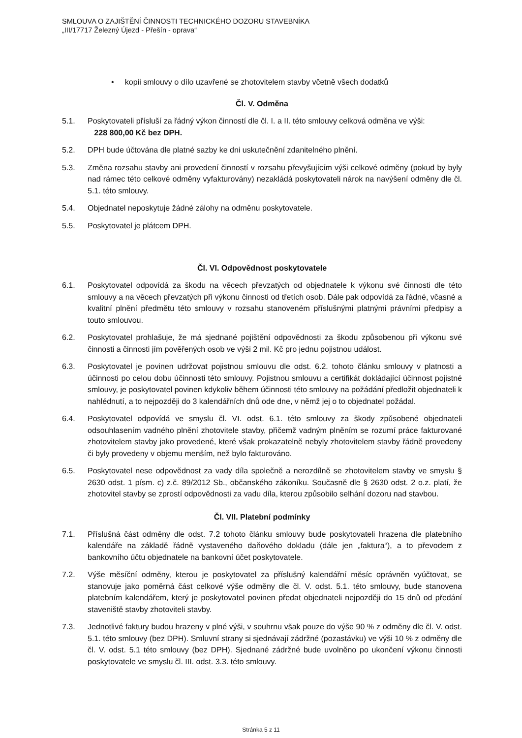SMLOUVA O ZAJIŠTĚNÍ ČINNOSTI TECHNICKÉHO DOZORU STAVEBNÍKA
„III/17717 Železný Újezd - Přešín - oprava“
• kopii smlouvy o dílo uzavřené se zhotovitelem stavby včetně všech dodatků
Čl. V. Odměna
5.1. Poskytovateli přísluší za řádný výkon činností dle čl. I. a II. této smlouvy celková odměna ve výši:
228 800,00 Kč bez DPH.
5.2. DPH bude účtována dle platné sazby ke dni uskutečnění zdanitelného plnění.
5.3. Změna rozsahu stavby ani provedení činností v rozsahu převyšujícím výši celkové odměny (pokud by byly nad rámec této celkové odměny vyfakturovány) nezakládá poskytovateli nárok na navýšení odměny dle čl. 5.1. této smlouvy.
5.4. Objednatel neposkytuje žádné zálohy na odměnu poskytovatele.
5.5. Poskytovatel je plátcem DPH.
Čl. VI. Odpovědnost poskytovatele
6.1. Poskytovatel odpovídá za škodu na věcech převzatých od objednatele k výkonu své činnosti dle této smlouvy a na věcech převzatých při výkonu činnosti od třetích osob. Dále pak odpovídá za řádné, včasné a kvalitní plnění předmětu této smlouvy v rozsahu stanoveném příslušnými platnými právními předpisy a touto smlouvou.
6.2. Poskytovatel prohlašuje, že má sjednané pojištění odpovědnosti za škodu způsobenou při výkonu své činnosti a činnosti jím pověřených osob ve výši 2 mil. Kč pro jednu pojistnou událost.
6.3. Poskytovatel je povinen udržovat pojistnou smlouvu dle odst. 6.2. tohoto článku smlouvy v platnosti a účinnosti po celou dobu účinnosti této smlouvy. Pojistnou smlouvu a certifikát dokládající účinnost pojistné smlouvy, je poskytovatel povinen kdykoliv během účinnosti této smlouvy na požádání předložit objednateli k nahlédnutí, a to nejpozději do 3 kalendářních dnů ode dne, v němž jej o to objednatel požádal.
6.4. Poskytovatel odpovídá ve smyslu čl. VI. odst. 6.1. této smlouvy za škody způsobené objednateli odsouhlasením vadného plnění zhotovitele stavby, přičemž vadným plněním se rozumí práce fakturované zhotovitelem stavby jako provedené, které však prokazatelně nebyly zhotovitelem stavby řádně provedeny či byly provedeny v objemu menším, než bylo fakturováno.
6.5. Poskytovatel nese odpovědnost za vady díla společně a nerozdílně se zhotovitelem stavby ve smyslu § 2630 odst. 1 písm. c) z.č. 89/2012 Sb., občanského zákoníku. Současně dle § 2630 odst. 2 o.z. platí, že zhotovitel stavby se zprostí odpovědnosti za vadu díla, kterou způsobilo selhání dozoru nad stavbou.
Čl. VII. Platební podmínky
7.1. Příslušná část odměny dle odst. 7.2 tohoto článku smlouvy bude poskytovateli hrazena dle platebního kalendáře na základě řádně vystaveného daňového dokladu (dále jen „faktura“), a to převodem z bankovního účtu objednatele na bankovní účet poskytovatele.
7.2. Výše měsíční odměny, kterou je poskytovatel za příslušný kalendářní měsíc oprávněn vyúčtovat, se stanovuje jako poměrná část celkové výše odměny dle čl. V. odst. 5.1. této smlouvy, bude stanovena platebním kalendářem, který je poskytovatel povinen předat objednateli nejpozději do 15 dnů od předání staveniště stavby zhotoviteli stavby.
7.3. Jednotlivé faktury budou hrazeny v plné výši, v souhrnu však pouze do výše 90 % z odměny dle čl. V. odst. 5.1. této smlouvy (bez DPH). Smluvní strany si sjednávají zádržné (pozastávku) ve výši 10 % z odměny dle čl. V. odst. 5.1 této smlouvy (bez DPH). Sjednané zádržné bude uvolněno po ukončení výkonu činnosti poskytovatele ve smyslu čl. III. odst. 3.3. této smlouvy.
Stránka 5 z 11